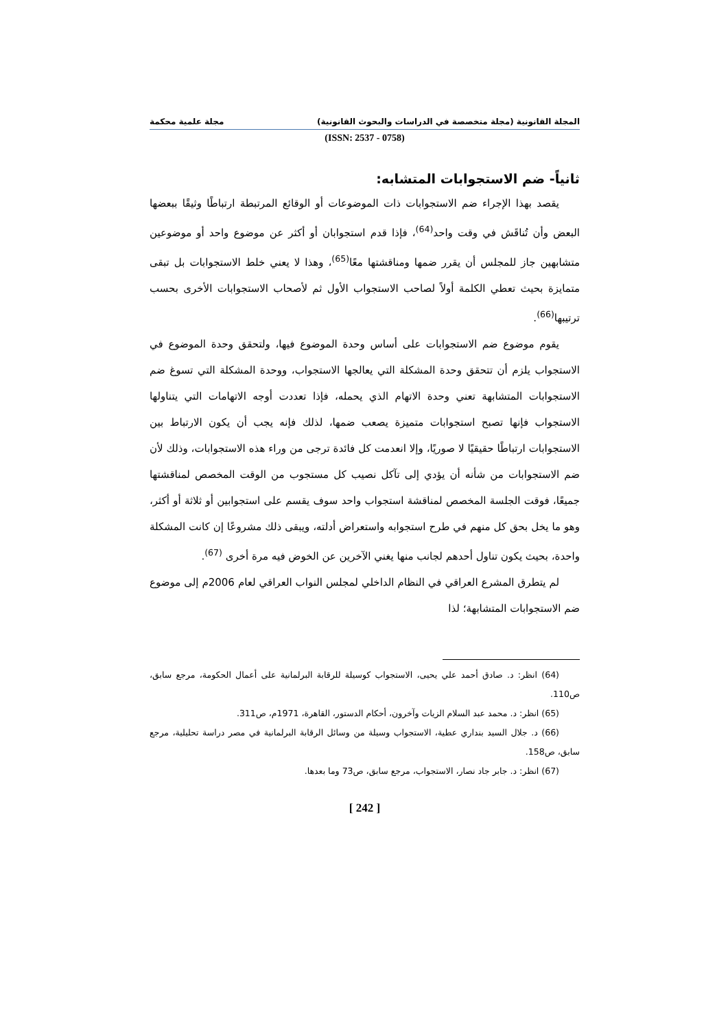المجلة القانونية (مجلة متخصصة في الدراسات والبحوث القانونية) مجلة علمية محكمة
(ISSN: 2537 - 0758)
ثانياً- ضم الاستجوابات المتشابه:
يقصد بهذا الإجراء ضم الاستجوابات ذات الموضوعات أو الوقائع المرتبطة ارتباطًا وثيقًا ببعضها البعض وأن تُناقَش في وقت واحد<sup>(64)</sup>، فإذا قدم استجوابان أو أكثر عن موضوع واحد أو موضوعين متشابهين جاز للمجلس أن يقرر ضمها ومناقشتها معًا<sup>(65)</sup>، وهذا لا يعني خلط الاستجوابات بل تبقى متمايزة بحيث تعطي الكلمة أولاً لصاحب الاستجواب الأول ثم لأصحاب الاستجوابات الأخرى بحسب ترتيبها<sup>(66)</sup>.
يقوم موضوع ضم الاستجوابات على أساس وحدة الموضوع فيها، ولتحقق وحدة الموضوع في الاستجواب يلزم أن تتحقق وحدة المشكلة التي يعالجها الاستجواب، ووحدة المشكلة التي تسوغ ضم الاستجوابات المتشابهة تعني وحدة الاتهام الذي يحمله، فإذا تعددت أوجه الاتهامات التي يتناولها الاستجواب فإنها تصبح استجوابات متميزة يصعب ضمها، لذلك فإنه يجب أن يكون الارتباط بين الاستجوابات ارتباطًا حقيقيًا لا صوريًا، وإلا انعدمت كل فائدة ترجى من وراء هذه الاستجوابات، وذلك لأن ضم الاستجوابات من شأنه أن يؤدي إلى تآكل نصيب كل مستجوب من الوقت المخصص لمناقشتها جميعًا، فوقت الجلسة المخصص لمناقشة استجواب واحد سوف يقسم على استجوابين أو ثلاثة أو أكثر، وهو ما يخل بحق كل منهم في طرح استجوابه واستعراض أدلته، ويبقى ذلك مشروعًا إن كانت المشكلة واحدة، بحيث يكون تناول أحدهم لجانب منها يغني الآخرين عن الخوض فيه مرة أخرى <sup>(67)</sup>.
لم يتطرق المشرع العراقي في النظام الداخلي لمجلس النواب العراقي لعام 2006م إلى موضوع ضم الاستجوابات المتشابهة؛ لذا
(64) انظر: د. صادق أحمد علي يحيى، الاستجواب كوسيلة للرقابة البرلمانية على أعمال الحكومة، مرجع سابق، ص110.
(65) انظر: د. محمد عبد السلام الزيات وآخرون، أحكام الدستور، القاهرة، 1971م، ص311.
(66) د. جلال السيد بنداري عطية، الاستجواب وسيلة من وسائل الرقابة البرلمانية في مصر دراسة تحليلية، مرجع سابق، ص158.
(67) انظر: د. جابر جاد نصار، الاستجواب، مرجع سابق، ص73 وما بعدها.
[ 242 ]